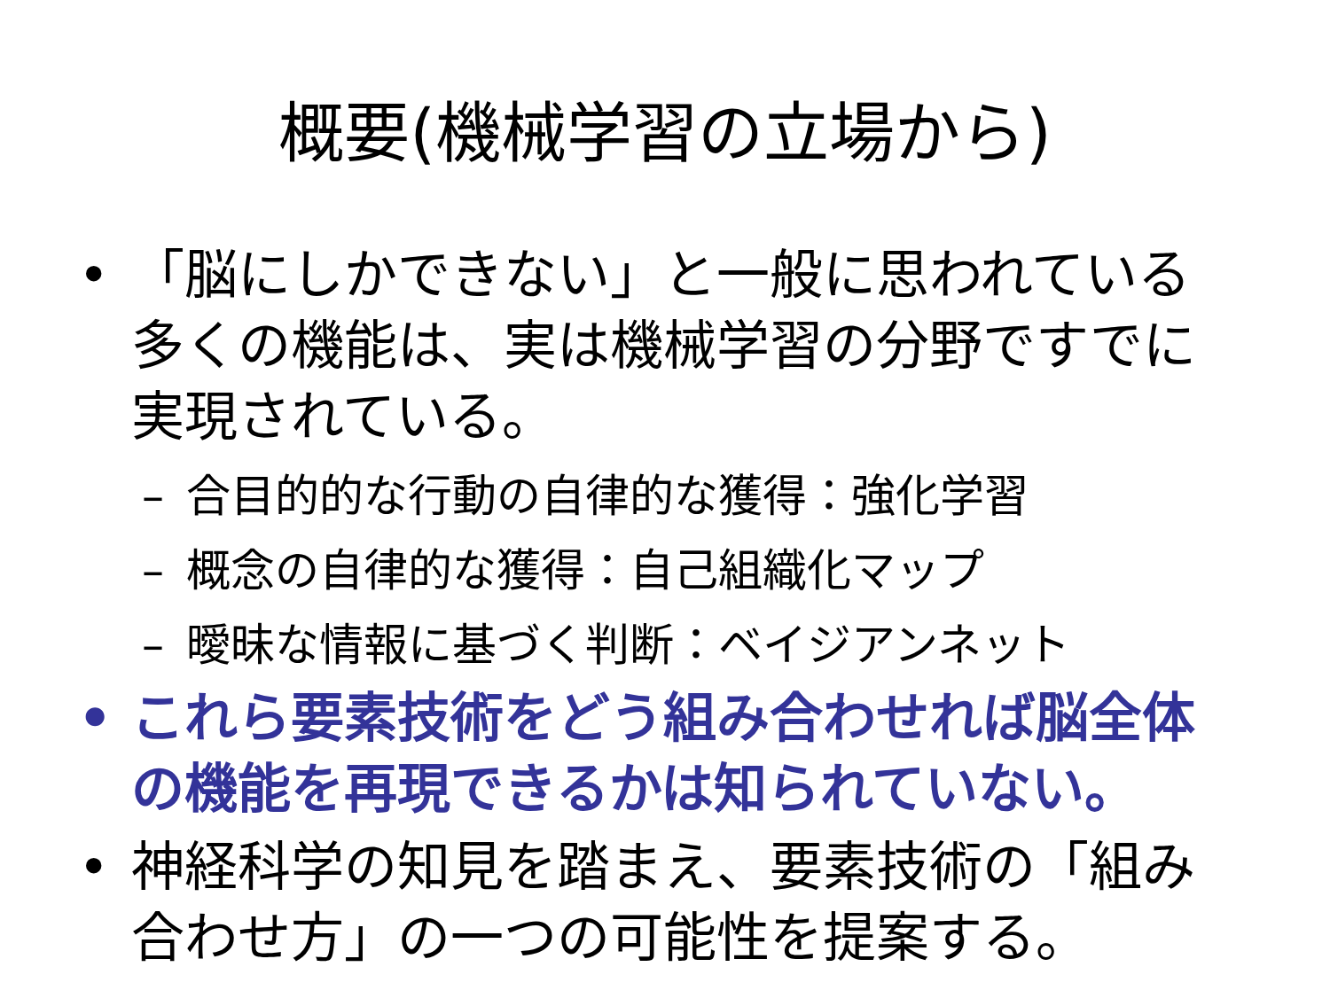概要(機械学習の立場から)
• 「脳にしかできない」と一般に思われている多くの機能は、実は機械学習の分野ですでに実現されている。
– 合目的的な行動の自律的な獲得：強化学習
– 概念の自律的な獲得：自己組織化マップ
– 曖昧な情報に基づく判断：ベイジアンネット
• これら要素技術をどう組み合わせれば脳全体の機能を再現できるかは知られていない。
• 神経科学の知見を踏まえ、要素技術の「組み合わせ方」の一つの可能性を提案する。